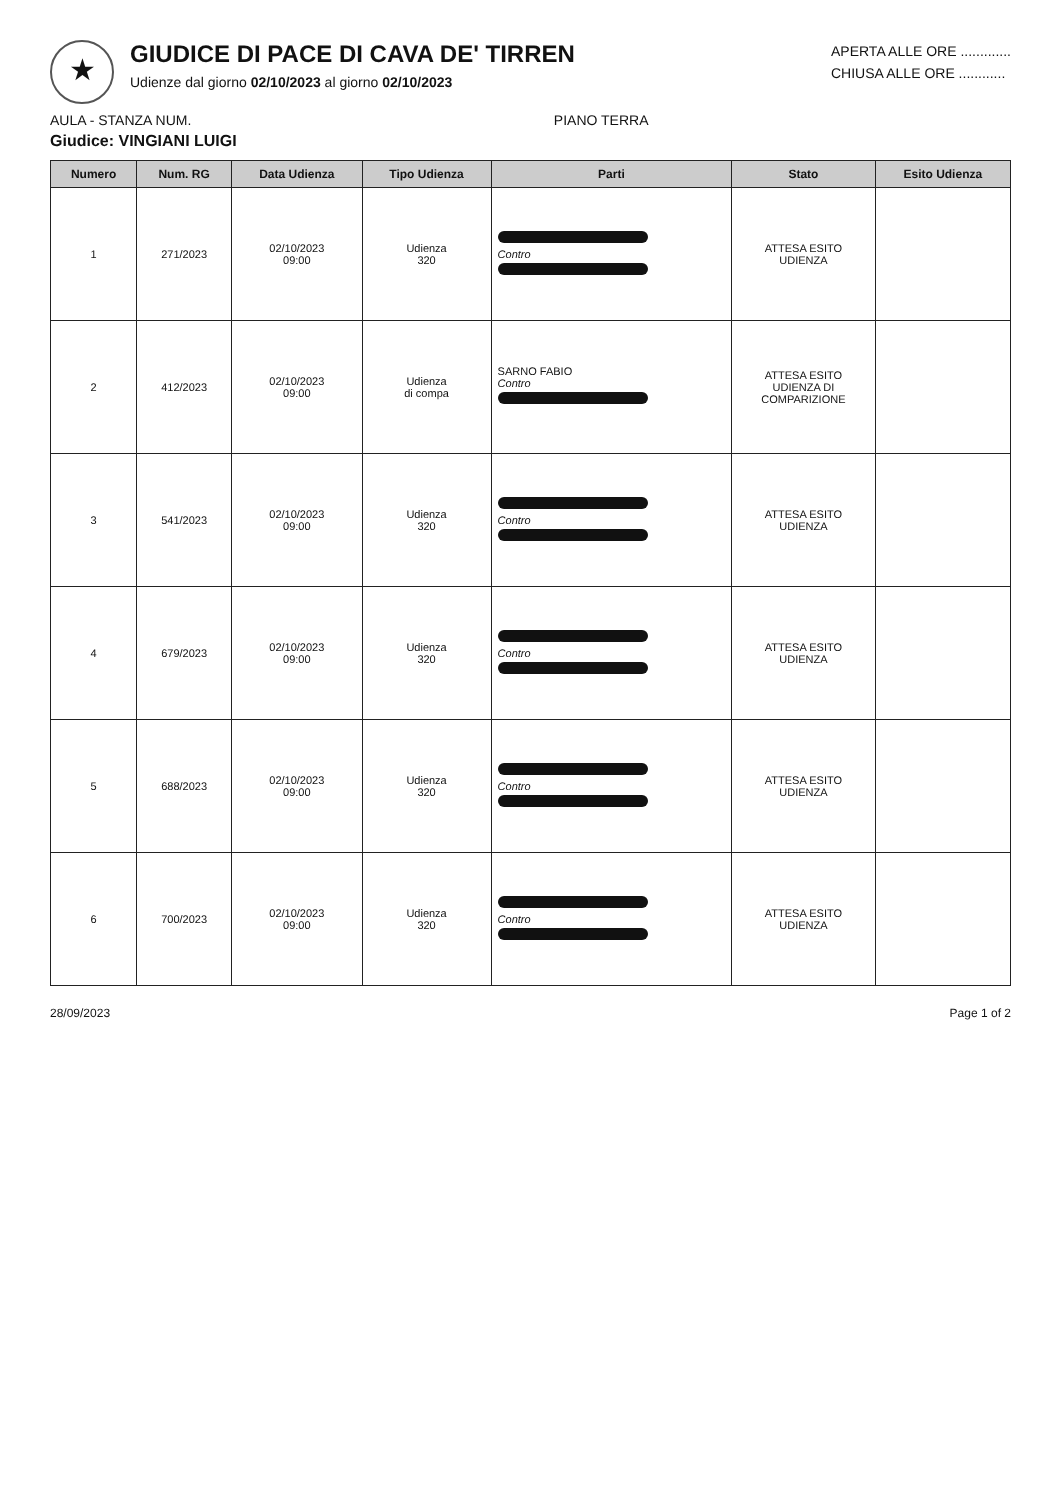★
GIUDICE DI PACE DI CAVA DE' TIRREN
Udienze dal giorno 02/10/2023 al giorno 02/10/2023
APERTA ALLE ORE .............
CHIUSA ALLE ORE ............
AULA - STANZA NUM. PIANO TERRA
Giudice: VINGIANI LUIGI
| Numero | Num. RG | Data Udienza | Tipo Udienza | Parti | Stato | Esito Udienza |
| --- | --- | --- | --- | --- | --- | --- |
| 1 | 271/2023 | 02/10/2023 09:00 | Udienza 320 | Contro | ATTESA ESITO UDIENZA | |
| 2 | 412/2023 | 02/10/2023 09:00 | Udienza di compa | SARNO FABIO Contro | ATTESA ESITO UDIENZA DI COMPARIZIONE | |
| 3 | 541/2023 | 02/10/2023 09:00 | Udienza 320 | Contro | ATTESA ESITO UDIENZA | |
| 4 | 679/2023 | 02/10/2023 09:00 | Udienza 320 | Contro | ATTESA ESITO UDIENZA | |
| 5 | 688/2023 | 02/10/2023 09:00 | Udienza 320 | Contro | ATTESA ESITO UDIENZA | |
| 6 | 700/2023 | 02/10/2023 09:00 | Udienza 320 | Contro | ATTESA ESITO UDIENZA | |
28/09/2023 Page 1 of 2